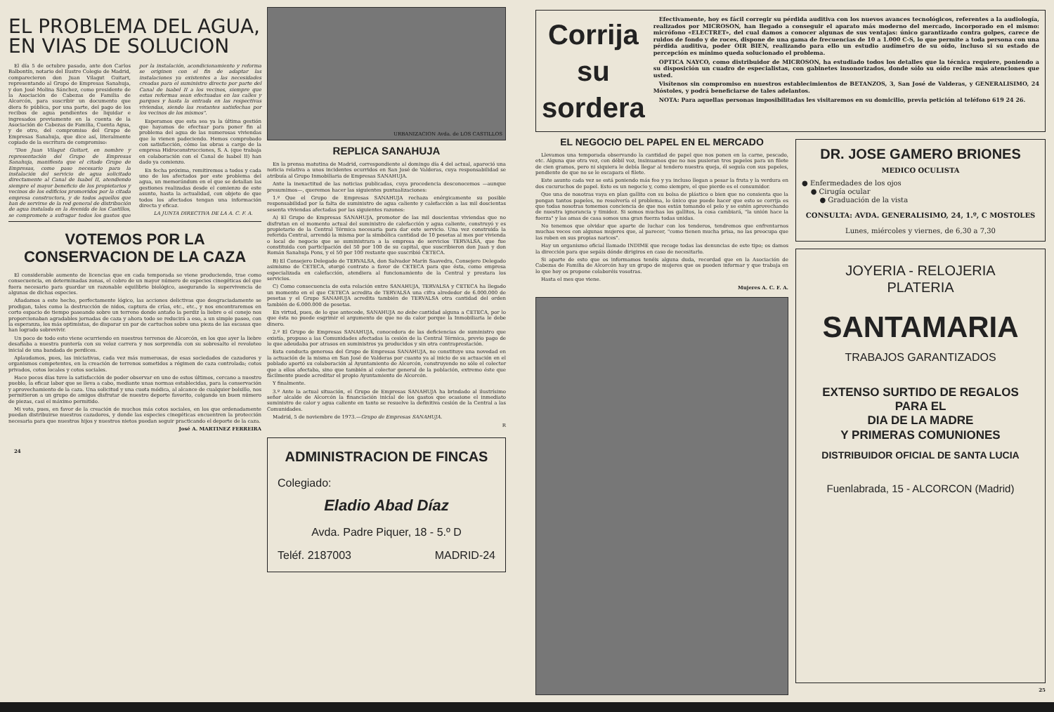EL PROBLEMA DEL AGUA, EN VIAS DE SOLUCION
El día 5 de octubre pasado, ante don Carlos Balbontín, notario del Ilustre Colegio de Madrid, comparecieron don Juan Vilagut Guitart, representando al Grupo de Empresas Sanahuja, y don José Molina Sánchez, como presidente de la Asociación de Cabezas de Familia de Alcorcón, para suscribir un documento que diera fe pública, por una parte, del pago de los recibos de agua pendientes de liquidar e ingresados previamente en la cuenta de la Asociación de Cabezas de Familia, Cuenta Agua, y de otro, del compromiso del Grupo de Empresas Sanahuja, que dice así, literalmente copiado de la escritura de compromiso:
"Don Juan Vilagut Guitart, en nombre y representación del Grupo de Empresas Sanahuja, manifiesta que el citado Grupo de Empresas, como paso necesario para la instalación del servicio de agua solicitado directamente al Canal de Isabel II, atendiendo siempre el mayor beneficio de los propietarios y vecinos de los edificios promovidos por la citada empresa constructora, y de todos aquellos que han de servirse de la red general de distribución de agua instalada en la Avenida de los Castillos, se compromete a sufragar todos los gastos que por la instalación, acondicionamiento y reforma se originen con el fin de adaptar las instalaciones ya existentes a las necesidades creadas para el suministro directo por parte del Canal de Isabel II a los vecinos, siempre que estas reformas sean efectuadas en las calles y parques y hasta la entrada en las respectivas viviendas, siendo las restantes satisfechas por los vecinos de los mismos".
Esperamos que esta sea ya la última gestión que hayamos de efectuar para poner fin al problema del agua de las numerosas viviendas que lo vienen padeciendo. Hemos comprobado con satisfacción, cómo las obras a cargo de la empresa Hidroconstrucciones, S. A. (que trabaja en colaboración con el Canal de Isabel II) han dado ya comienzo.
En fecha próxima, remitiremos a todos y cada uno de los afectados por este problema del agua, un memorándum en el que se detallan las gestiones realizadas desde el comienzo de este asunto, hasta la actualidad, con objeto de que todos los afectados tengan una información directa y eficaz.
LA JUNTA DIRECTIVA DE LA A. C. F. A.
VOTEMOS POR LA CONSERVACION DE LA CAZA
El considerable aumento de licencias que en cada temporada se viene produciendo, trae como consecuencia, en determinadas zonas, el cobro de un mayor número de especies cinegéticas del que fuera necesario para guardar un razonable equilibrio biológico, asegurando la supervivencia de algunas de dichas especies.
Añadamos a este hecho, perfectamente lógico, las acciones delictivas que desgraciadamente se prodigan, tales como la destrucción de nidos, captura de crías, etc., etc., y nos encontraremos en corto espacio de tiempo paseando sobre un terreno donde antaño la perdiz la liebre o el conejo nos proporcionaban agradables jornadas de caza y ahora todo se reducirá a eso, a un simple paseo, con la esperanza, los más optimistas, de disparar un par de cartuchos sobre una pieza de las escasas que han logrado sobrevivir.
Un poco de todo esto viene ocurriendo en nuestros terrenos de Alcorcón, en los que ayer la liebre desafiaba a nuestra puntería con su veloz carrera y nos sorprendía con su sobresalto el revoloteo inicial de una bandada de perdices.
Aplaudamos, pues, las iniciativas, cada vez más numerosas, de esas sociedades de cazadores y organismos competentes, en la creación de terrenos sometidos a régimen de caza controlada; cotos privados, cotos locales y cotos sociales.
Hace pocos días tuve la satisfacción de poder observar en uno de estos últimos, cercano a nuestro pueblo, la eficaz labor que se lleva a cabo, mediante unas normas establecidas, para la conservación y aprovechamiento de la caza. Una solicitud y una cuota módica, al alcance de cualquier bolsillo, nos permitieron a un grupo de amigos disfrutar de nuestro deporte favorito, colgando un buen número de piezas, casi el máximo permitido.
Mi voto, pues, en favor de la creación de muchos más cotos sociales, en los que ordenadamente puedan distribuirse nuestros cazadores, y donde las especies cinegéticas encuentren la protección necesaria para que nuestros hijos y nuestros nietos puedan seguir practicando el deporte de la caza.
José A. MARTINEZ FERREIRA
24
URBANIZACION Avda. de LOS CASTILLOS
REPLICA SANAHUJA
En la prensa matutina de Madrid, correspondiente al domingo día 4 del actual, apareció una noticia relativa a unos incidentes ocurridos en San José de Valderas, cuya responsabilidad se atribuía al Grupo Inmobiliaria de Empresas SANAHUJA.
Ante la inexactitud de las noticias publicadas, cuya procedencia desconocemos —aunque presumimos—, queremos hacer las siguientes puntualizaciones:
1.º Que el Grupo de Empresas SANAHUJA rechaza enérgicamente su posible responsabilidad por la falta de suministro de agua caliente y calefacción a las mil doscientas sesenta viviendas afectadas por las siguientes razones:
A) El Grupo de Empresas SANAHUJA, promotor de las mil doscientas viviendas que no disfrutan en el momento actual del suministro de calefacción y agua caliente, construyó y es propietario de la Central Térmica necesaria para dar este servicio. Una vez construida la referida Central, arrendó la misma por la simbólica cantidad de 10 pesetas al mes por vivienda o local de negocio que se suministrara a la empresa de servicios TERVALSA, que fue constituida con participación del 50 por 100 de su capital, que suscribieron don Juan y don Román Sanahuja Pons, y el 50 por 100 restante que suscribió CETECA.
B) El Consejero Delegado de TERVALSA, don Salvador Marín Saavedra, Consejero Delegado asimismo de CETECA, otorgó contrato a favor de CETECA para que ésta, como empresa especializada en calefacción, atendiera al funcionamiento de la Central y prestara los servicios.
C) Como consecuencia de esta relación entre SANAHUJA, TERVALSA y CETECA ha llegado un momento en el que CETECA acredita de TERVALSA una cifra alrededor de 6.000.000 de pesetas y el Grupo SANAHUJA acredita también de TERVALSA otra cantidad del orden también de 6.000.000 de pesetas.
En virtud, pues, de lo que antecede, SANAHUJA no debe cantidad alguna a CETECA, por lo que ésta no puede esgrimir el argumento de que no da calor porque la Inmobiliaria le debe dinero.
2.º El Grupo de Empresas SANAHUJA, conocedora de las deficiencias de suministro que existía, propuso a las Comunidades afectadas la cesión de la Central Térmica, previo pago de lo que adeudaba por atrasos en suministros ya producidos y sin otra contraprestación.
Esta conducta generosa del Grupo de Empresas SANAHUJA, no constituye una novedad en la actuación de la misma en San José de Valderas por cuanto ya al inicio de su actuación en el poblado aportó su colaboración al Ayuntamiento de Alcorcón, construyendo no sólo el colector que a ellos afectaba, sino que también al colector general de la población, extremo éste que fácilmente puede acreditar el propio Ayuntamiento de Alcorcón.
Y finalmente.
3.º Ante la actual situación, el Grupo de Empresas SANAHUJA ha brindado al ilustrísimo señor alcalde de Alcorcón la financiación inicial de los gastos que ocasione el inmediato suministro de calor y agua caliente en tanto se resuelve la definitiva cesión de la Central a las Comunidades.
Madrid, 5 de noviembre de 1973.—Grupo de Empresas SANAHUJA.
R
ADMINISTRACION DE FINCAS
Colegiado:
Eladio Abad Díaz
Avda. Padre Piquer, 18 - 5.º D
Teléf. 2187003 MADRID-24
Corrija su sordera
Efectivamente, hoy es fácil corregir su pérdida auditiva con los nuevos avances tecnológicos, referentes a la audiología, realizados por MICROSON, han llegado a conseguir el aparato más moderno del mercado, incorporado en el mismo: micrófono «ELECTRET», del cual damos a conocer algunas de sus ventajas: único garantizado contra golpes, carece de ruidos de fondo y de roces, dispone de una gama de frecuencias de 10 a 1.000 C-S, lo que permite a toda persona con una pérdida auditiva, poder OIR BIEN, realizando para ello un estudio audímetro de su oído, incluso si su estado de percepción es mínimo queda solucionado el problema.
OPTICA NAYCO, como distribuidor de MICROSON, ha estudiado todos los detalles que la técnica requiere, poniendo a su disposición un cuadro de especialistas, con gabinetes insonorizados, donde sólo su oído recibe más atenciones que usted.
Visítenos sin compromiso en nuestros establecimientos de BETANZOS, 3, San José de Valderas, y GENERALISIMO, 24 Móstoles, y podrá beneficiarse de tales adelantos.
NOTA: Para aquellas personas imposibilitadas les visitaremos en su domicilio, previa petición al teléfono 619 24 26.
EL NEGOCIO DEL PAPEL EN EL MERCADO
Llevamos una temporada observando la cantidad de papel que nos ponen en la carne, pescado, etc. Alguna que otra vez, con débil voz, insinuamos que no nos pusieran tres papeles para un filete de cien gramos, pero ni siquiera le debía llegar al tendero nuestra queja, él seguía con sus papeles, pendiente de que no se le escapara el filete.
Este asunto cada vez se está poniendo más feo y ya incluso llegan a pesar la fruta y la verdura en dos cucuruchos de papel. Esto es un negocio y, como siempre, el que pierde es el consumidor.
Que una de nosotras vaya en plan gallito con su bolsa de plástico o bien que no consienta que la pongan tantos papeles, no resolvería el problema, lo único que puede hacer que esto se corrija es que todas nosotras tomemos conciencia de que nos están tomando el pelo y se estén aprovechando de nuestra ignorancia y timidez. Si somos muchas los gallitos, la cosa cambiará, "la unión hace la fuerza" y las amas de casa somos una gran fuerza todas unidas.
No tenemos que olvidar que aparte de luchar con los tenderos, tendremos que enfrentarnos muchas veces con algunas mujeres que, al parecer, "como tienen mucha prisa, no las preocupa que las roben en sus propias narices".
Hay un organismo oficial llamado INDIME que recoge todas las denuncias de este tipo; os damos la dirección para que sepáis dónde dirigiros en caso de necesitarlo.
Si aparte de esto que os informamos tenéis alguna duda, recordad que en la Asociación de Cabezas de Familia de Alcorcón hay un grupo de mujeres que os pueden informar y que trabaja en lo que hoy os propone colaboréis vosotras.
Hasta el mes que viene.
Mujeres A. C. F. A.
DR. JOSE GAMERO BRIONES
MEDICO OCULISTA
● Enfermedades de los ojos
● Cirugía ocular
● Graduación de la vista
CONSULTA: AVDA. GENERALISIMO, 24, 1.º, C MOSTOLES
Lunes, miércoles y viernes, de 6,30 a 7,30
JOYERIA - RELOJERIA
PLATERIA
SANTAMARIA
TRABAJOS GARANTIZADOS
EXTENSO SURTIDO DE REGALOS
PARA EL
DIA DE LA MADRE
Y PRIMERAS COMUNIONES
DISTRIBUIDOR OFICIAL DE SANTA LUCIA
Fuenlabrada, 15 - ALCORCON (Madrid)
25